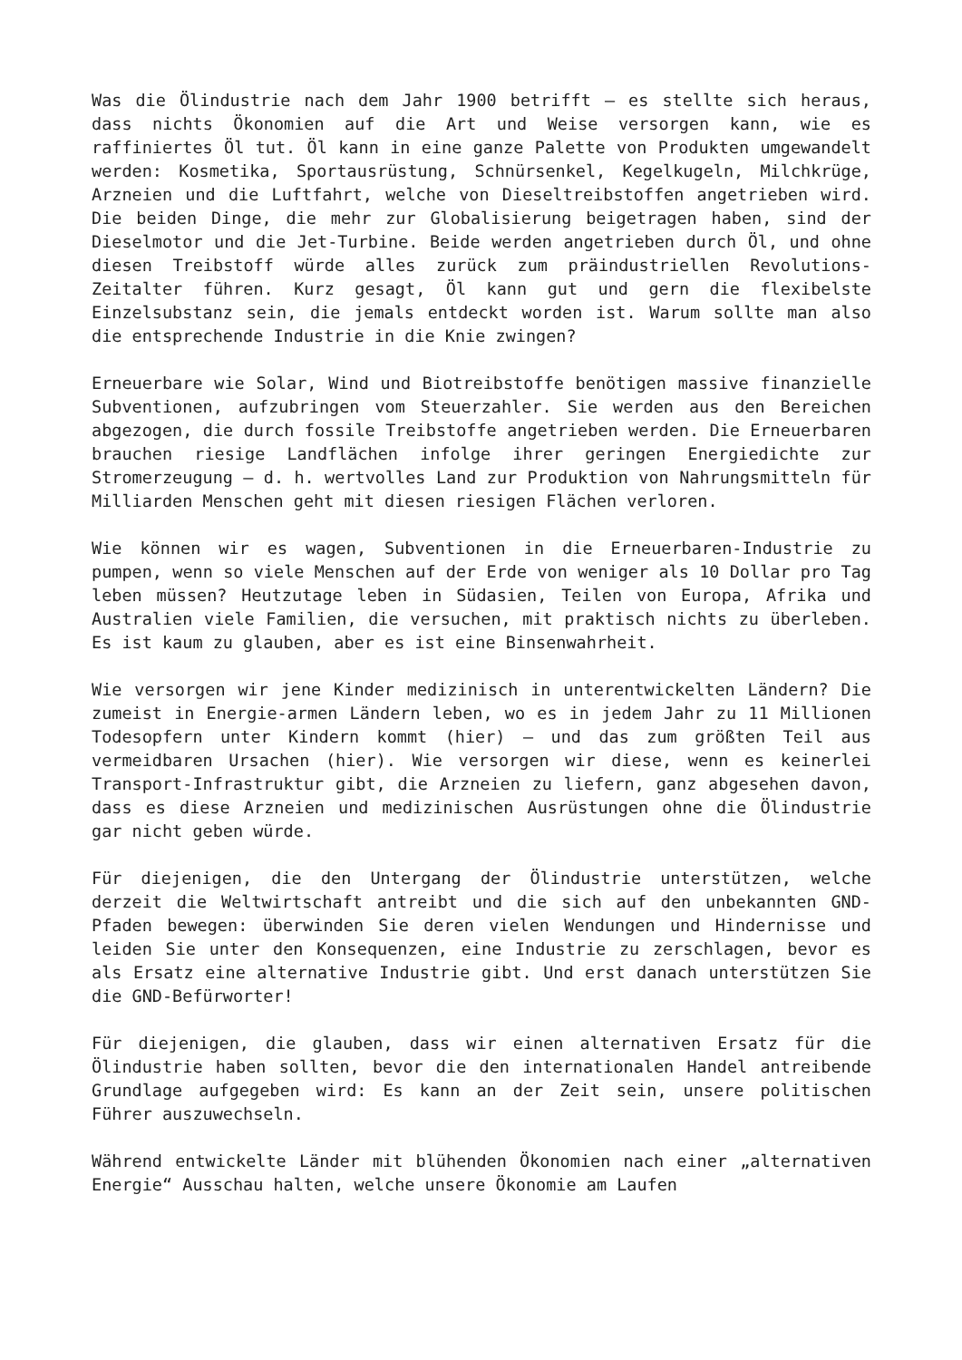Was die Ölindustrie nach dem Jahr 1900 betrifft – es stellte sich heraus, dass nichts Ökonomien auf die Art und Weise versorgen kann, wie es raffiniertes Öl tut. Öl kann in eine ganze Palette von Produkten umgewandelt werden: Kosmetika, Sportausrüstung, Schnürsenkel, Kegelkugeln, Milchkrüge, Arzneien und die Luftfahrt, welche von Dieseltreibstoffen angetrieben wird. Die beiden Dinge, die mehr zur Globalisierung beigetragen haben, sind der Dieselmotor und die Jet-Turbine. Beide werden angetrieben durch Öl, und ohne diesen Treibstoff würde alles zurück zum präindustriellen Revolutions-Zeitalter führen. Kurz gesagt, Öl kann gut und gern die flexibelste Einzelsubstanz sein, die jemals entdeckt worden ist. Warum sollte man also die entsprechende Industrie in die Knie zwingen?
Erneuerbare wie Solar, Wind und Biotreibstoffe benötigen massive finanzielle Subventionen, aufzubringen vom Steuerzahler. Sie werden aus den Bereichen abgezogen, die durch fossile Treibstoffe angetrieben werden. Die Erneuerbaren brauchen riesige Landflächen infolge ihrer geringen Energiedichte zur Stromerzeugung – d. h. wertvolles Land zur Produktion von Nahrungsmitteln für Milliarden Menschen geht mit diesen riesigen Flächen verloren.
Wie können wir es wagen, Subventionen in die Erneuerbaren-Industrie zu pumpen, wenn so viele Menschen auf der Erde von weniger als 10 Dollar pro Tag leben müssen? Heutzutage leben in Südasien, Teilen von Europa, Afrika und Australien viele Familien, die versuchen, mit praktisch nichts zu überleben. Es ist kaum zu glauben, aber es ist eine Binsenwahrheit.
Wie versorgen wir jene Kinder medizinisch in unterentwickelten Ländern? Die zumeist in Energie-armen Ländern leben, wo es in jedem Jahr zu 11 Millionen Todesopfern unter Kindern kommt (hier) – und das zum größten Teil aus vermeidbaren Ursachen (hier). Wie versorgen wir diese, wenn es keinerlei Transport-Infrastruktur gibt, die Arzneien zu liefern, ganz abgesehen davon, dass es diese Arzneien und medizinischen Ausrüstungen ohne die Ölindustrie gar nicht geben würde.
Für diejenigen, die den Untergang der Ölindustrie unterstützen, welche derzeit die Weltwirtschaft antreibt und die sich auf den unbekannten GND-Pfaden bewegen: überwinden Sie deren vielen Wendungen und Hindernisse und leiden Sie unter den Konsequenzen, eine Industrie zu zerschlagen, bevor es als Ersatz eine alternative Industrie gibt. Und erst danach unterstützen Sie die GND-Befürworter!
Für diejenigen, die glauben, dass wir einen alternativen Ersatz für die Ölindustrie haben sollten, bevor die den internationalen Handel antreibende Grundlage aufgegeben wird: Es kann an der Zeit sein, unsere politischen Führer auszuwechseln.
Während entwickelte Länder mit blühenden Ökonomien nach einer „alternativen Energie“ Ausschau halten, welche unsere Ökonomie am Laufen